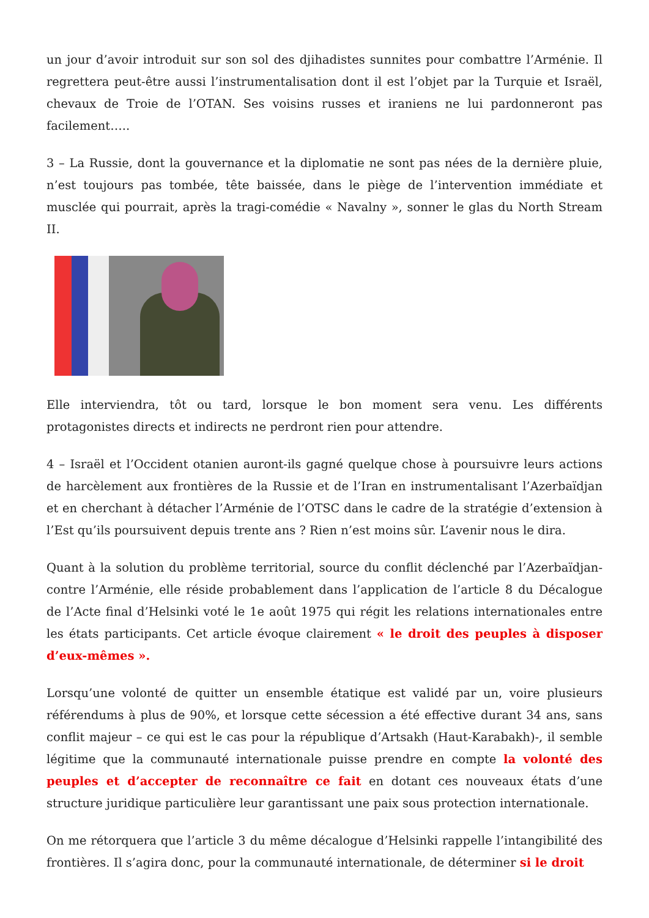un jour d’avoir introduit sur son sol des djihadistes sunnites pour combattre l’Arménie. Il regrettera peut-être aussi l’instrumentalisation dont il est l’objet par la Turquie et Israël, chevaux de Troie de l’OTAN. Ses voisins russes et iraniens ne lui pardonneront pas facilement…..
3 – La Russie, dont la gouvernance et la diplomatie ne sont pas nées de la dernière pluie, n’est toujours pas tombée, tête baissée, dans le piège de l’intervention immédiate et musclée qui pourrait, après la tragi-comédie « Navalny », sonner le glas du North Stream II.
Elle interviendra, tôt ou tard, lorsque le bon moment sera venu. Les différents protagonistes directs et indirects ne perdront rien pour attendre.
4 – Israël et l’Occident otanien auront-ils gagné quelque chose à poursuivre leurs actions de harcèlement aux frontières de la Russie et de l’Iran en instrumentalisant l’Azerbaïdjan et en cherchant à détacher l’Arménie de l’OTSC dans le cadre de la stratégie d’extension à l’Est qu’ils poursuivent depuis trente ans ? Rien n’est moins sûr. L’avenir nous le dira.
Quant à la solution du problème territorial, source du conflit déclenché par l’Azerbaïdjan- contre l’Arménie, elle réside probablement dans l’application de l’article 8 du Décalogue de l’Acte final d’Helsinki voté le 1e août 1975 qui régit les relations internationales entre les états participants. Cet article évoque clairement « le droit des peuples à disposer d’eux-mêmes ».
Lorsqu’une volonté de quitter un ensemble étatique est validé par un, voire plusieurs référendums à plus de 90%, et lorsque cette sécession a été effective durant 34 ans, sans conflit majeur – ce qui est le cas pour la république d’Artsakh (Haut-Karabakh)-, il semble légitime que la communauté internationale puisse prendre en compte la volonté des peuples et d’accepter de reconnaître ce fait en dotant ces nouveaux états d’une structure juridique particulière leur garantissant une paix sous protection internationale.
On me rétorquera que l’article 3 du même décalogue d’Helsinki rappelle l’intangibilité des frontières. Il s’agira donc, pour la communauté internationale, de déterminer si le droit